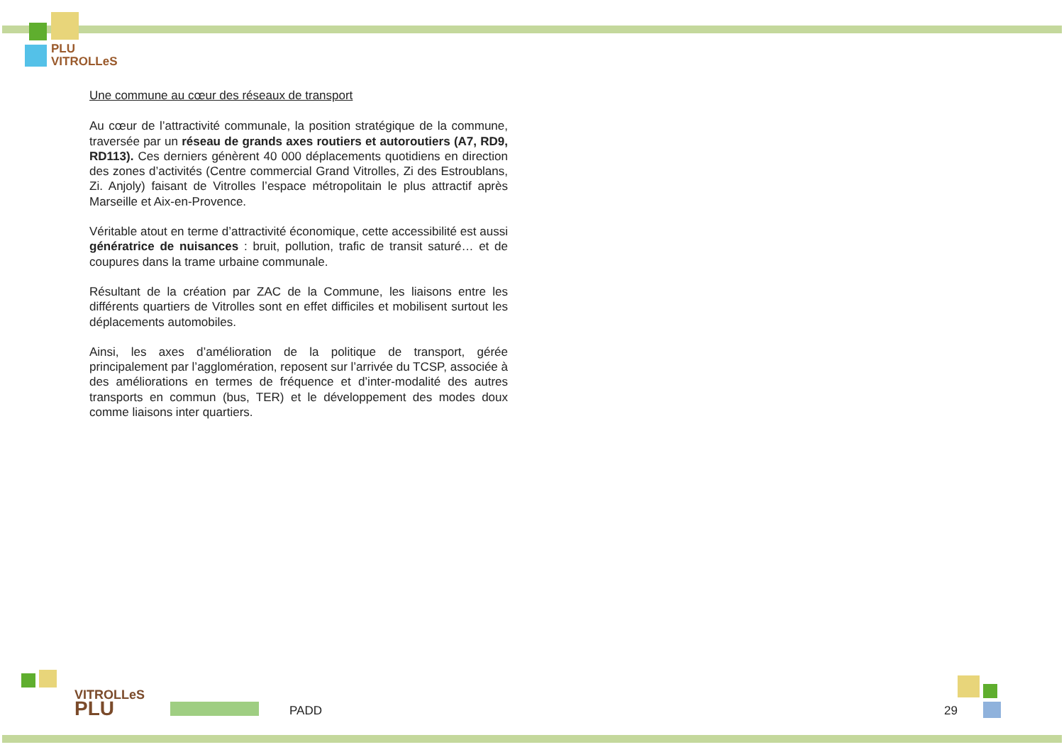PLU
VITROLLeS
Une commune au cœur des réseaux de transport
Au cœur de l’attractivité communale, la position stratégique de la commune, traversée par un réseau de grands axes routiers et autoroutiers (A7, RD9, RD113). Ces derniers génèrent 40 000 déplacements quotidiens en direction des zones d’activités (Centre commercial Grand Vitrolles, Zi des Estroublans, Zi. Anjoly) faisant de Vitrolles l’espace métropolitain le plus attractif après Marseille et Aix-en-Provence.
Véritable atout en terme d’attractivité économique, cette accessibilité est aussi génératrice de nuisances : bruit, pollution, trafic de transit saturé… et de coupures dans la trame urbaine communale.
Résultant de la création par ZAC de la Commune, les liaisons entre les différents quartiers de Vitrolles sont en effet difficiles et mobilisent surtout les déplacements automobiles.
Ainsi, les axes d’amélioration de la politique de transport, gérée principalement par l’agglomération, reposent sur l’arrivée du TCSP, associée à des améliorations en termes de fréquence et d’inter-modalité des autres transports en commun (bus, TER) et le développement des modes doux comme liaisons inter quartiers.
VITROLLeS
PLU
PADD 29